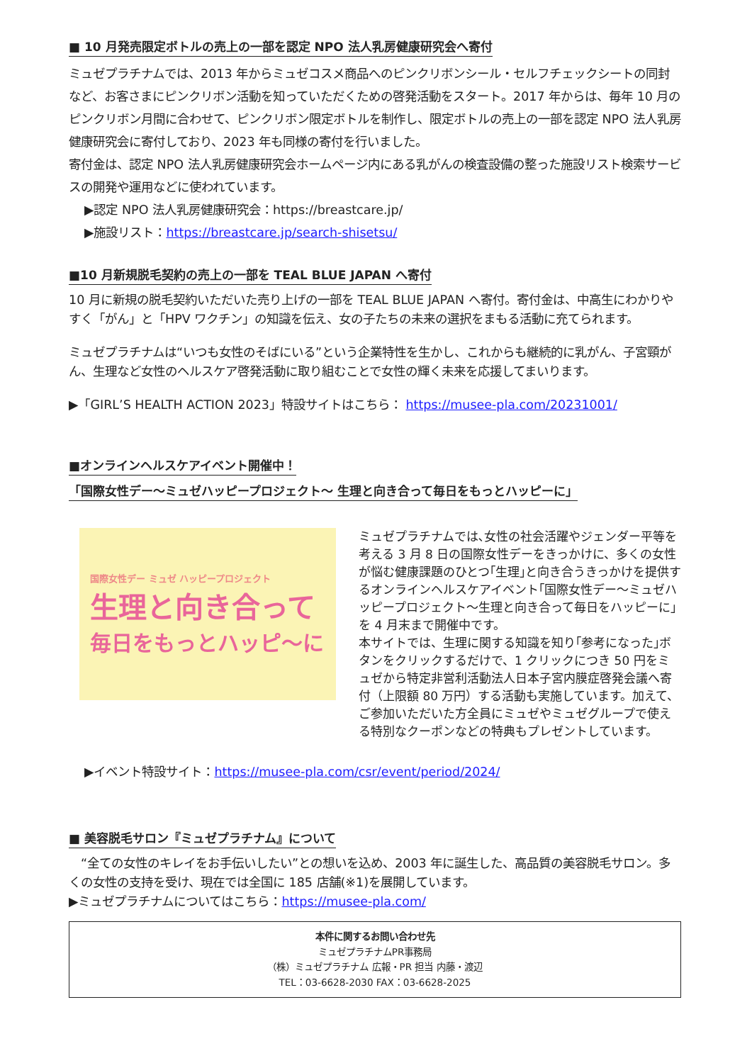■ 10 月発売限定ボトルの売上の一部を認定 NPO 法人乳房健康研究会へ寄付
ミュゼプラチナムでは、2013 年からミュゼコスメ商品へのピンクリボンシール・セルフチェックシートの同封など、お客さまにピンクリボン活動を知っていただくための啓発活動をスタート。2017 年からは、毎年 10 月のピンクリボン月間に合わせて、ピンクリボン限定ボトルを制作し、限定ボトルの売上の一部を認定 NPO 法人乳房健康研究会に寄付しており、2023 年も同様の寄付を行いました。
寄付金は、認定 NPO 法人乳房健康研究会ホームページ内にある乳がんの検査設備の整った施設リスト検索サービスの開発や運用などに使われています。
▶認定 NPO 法人乳房健康研究会：https://breastcare.jp/
▶施設リスト：https://breastcare.jp/search-shisetsu/
■10 月新規脱毛契約の売上の一部を TEAL BLUE JAPAN へ寄付
10 月に新規の脱毛契約いただいた売り上げの一部を TEAL BLUE JAPAN へ寄付。寄付金は、中高生にわかりやすく「がん」と「HPV ワクチン」の知識を伝え、女の子たちの未来の選択をまもる活動に充てられます。
ミュゼプラチナムは“いつも女性のそばにいる”という企業特性を生かし、これからも継続的に乳がん、子宮頸がん、生理など女性のヘルスケア啓発活動に取り組むことで女性の輝く未来を応援してまいります。
▶「GIRL’S HEALTH ACTION 2023」特設サイトはこちら： https://musee-pla.com/20231001/
■オンラインヘルスケアイベント開催中！
「国際女性デー～ミュゼハッピープロジェクト～ 生理と向き合って毎日をもっとハッピーに」
国際女性デー ミュゼ ハッピープロジェクト
生理と向き合って
毎日をもっとハッピ〜に
ミュゼプラチナムでは､女性の社会活躍やジェンダー平等を考える 3 月 8 日の国際女性デーをきっかけに、多くの女性が悩む健康課題のひとつ｢生理｣と向き合うきっかけを提供するオンラインヘルスケアイベント｢国際女性デー～ミュゼハッピープロジェクト～生理と向き合って毎日をハッピーに｣を 4 月末まで開催中です。
本サイトでは、生理に関する知識を知り｢参考になった｣ボタンをクリックするだけで、1 クリックにつき 50 円をミュゼから特定非営利活動法人日本子宮内膜症啓発会議へ寄付（上限額 80 万円）する活動も実施しています。加えて、ご参加いただいた方全員にミュゼやミュゼグループで使える特別なクーポンなどの特典もプレゼントしています。
▶イベント特設サイト：https://musee-pla.com/csr/event/period/2024/
■ 美容脱毛サロン『ミュゼプラチナム』について
　“全ての女性のキレイをお手伝いしたい”との想いを込め、2003 年に誕生した、高品質の美容脱毛サロン。多くの女性の支持を受け、現在では全国に 185 店舗(※1)を展開しています。
▶ミュゼプラチナムについてはこちら：https://musee-pla.com/
本件に関するお問い合わせ先
ミュゼプラチナムPR事務局
（株）ミュゼプラチナム 広報・PR 担当 内藤・渡辺
TEL：03-6628-2030 FAX：03-6628-2025